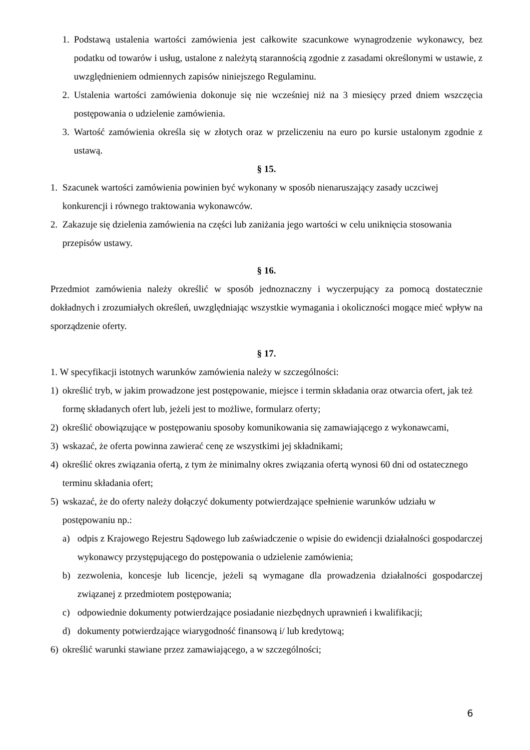1. Podstawą ustalenia wartości zamówienia jest całkowite szacunkowe wynagrodzenie wykonawcy, bez podatku od towarów i usług, ustalone z należytą starannością zgodnie z zasadami określonymi w ustawie, z uwzględnieniem odmiennych zapisów niniejszego Regulaminu.
2. Ustalenia wartości zamówienia dokonuje się nie wcześniej niż na 3 miesięcy przed dniem wszczęcia postępowania o udzielenie zamówienia.
3. Wartość zamówienia określa się w złotych oraz w przeliczeniu na euro po kursie ustalonym zgodnie z ustawą.
§ 15.
1. Szacunek wartości zamówienia powinien być wykonany w sposób nienaruszający zasady uczciwej konkurencji i równego traktowania wykonawców.
2. Zakazuje się dzielenia zamówienia na części lub zaniżania jego wartości w celu uniknięcia stosowania przepisów ustawy.
§ 16.
Przedmiot zamówienia należy określić w sposób jednoznaczny i wyczerpujący za pomocą dostatecznie dokładnych i zrozumiałych określeń, uwzględniając wszystkie wymagania i okoliczności mogące mieć wpływ na sporządzenie oferty.
§ 17.
1. W specyfikacji istotnych warunków zamówienia należy w szczególności:
1) określić tryb, w jakim prowadzone jest postępowanie, miejsce i termin składania oraz otwarcia ofert, jak też formę składanych ofert lub, jeżeli jest to możliwe, formularz oferty;
2) określić obowiązujące w postępowaniu sposoby komunikowania się zamawiającego z wykonawcami,
3) wskazać, że oferta powinna zawierać cenę ze wszystkimi jej składnikami;
4) określić okres związania ofertą, z tym że minimalny okres związania ofertą wynosi 60 dni od ostatecznego terminu składania ofert;
5) wskazać, że do oferty należy dołączyć dokumenty potwierdzające spełnienie warunków udziału w postępowaniu np.:
a) odpis z Krajowego Rejestru Sądowego lub zaświadczenie o wpisie do ewidencji działalności gospodarczej wykonawcy przystępującego do postępowania o udzielenie zamówienia;
b) zezwolenia, koncesje lub licencje, jeżeli są wymagane dla prowadzenia działalności gospodarczej związanej z przedmiotem postępowania;
c) odpowiednie dokumenty potwierdzające posiadanie niezbędnych uprawnień i kwalifikacji;
d) dokumenty potwierdzające wiarygodność finansową i/ lub kredytową;
6) określić warunki stawiane przez zamawiającego, a w szczególności;
6